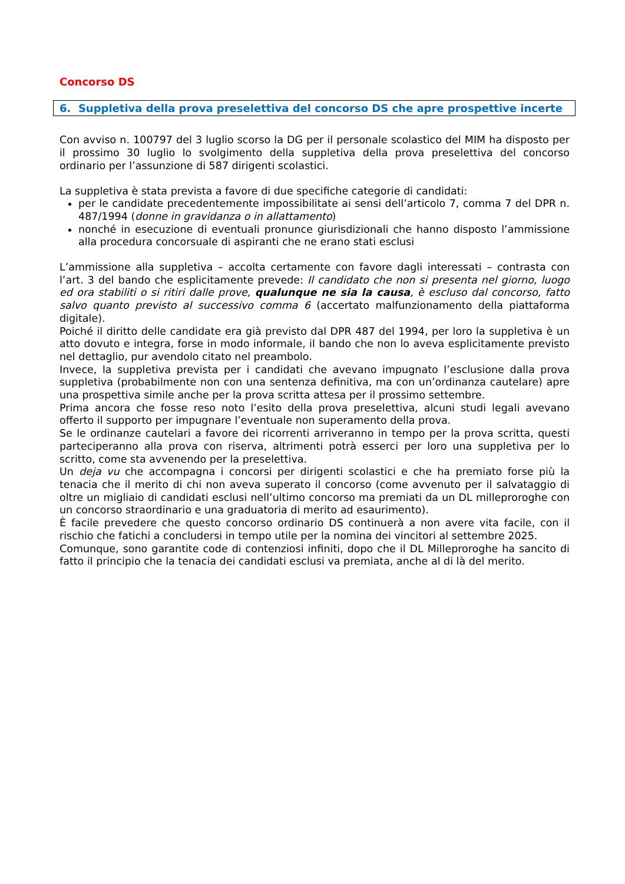Concorso DS
6. Suppletiva della prova preselettiva del concorso DS che apre prospettive incerte
Con avviso n. 100797 del 3 luglio scorso la DG per il personale scolastico del MIM ha disposto per il prossimo 30 luglio lo svolgimento della suppletiva della prova preselettiva del concorso ordinario per l’assunzione di 587 dirigenti scolastici.
La suppletiva è stata prevista a favore di due specifiche categorie di candidati:
per le candidate precedentemente impossibilitate ai sensi dell’articolo 7, comma 7 del DPR n. 487/1994 (donne in gravidanza o in allattamento)
nonché in esecuzione di eventuali pronunce giurisdizionali che hanno disposto l’ammissione alla procedura concorsuale di aspiranti che ne erano stati esclusi
L’ammissione alla suppletiva – accolta certamente con favore dagli interessati – contrasta con l’art. 3 del bando che esplicitamente prevede: Il candidato che non si presenta nel giorno, luogo ed ora stabiliti o si ritiri dalle prove, qualunque ne sia la causa, è escluso dal concorso, fatto salvo quanto previsto al successivo comma 6 (accertato malfunzionamento della piattaforma digitale).
Poiché il diritto delle candidate era già previsto dal DPR 487 del 1994, per loro la suppletiva è un atto dovuto e integra, forse in modo informale, il bando che non lo aveva esplicitamente previsto nel dettaglio, pur avendolo citato nel preambolo.
Invece, la suppletiva prevista per i candidati che avevano impugnato l’esclusione dalla prova suppletiva (probabilmente non con una sentenza definitiva, ma con un’ordinanza cautelare) apre una prospettiva simile anche per la prova scritta attesa per il prossimo settembre.
Prima ancora che fosse reso noto l’esito della prova preselettiva, alcuni studi legali avevano offerto il supporto per impugnare l’eventuale non superamento della prova.
Se le ordinanze cautelari a favore dei ricorrenti arriveranno in tempo per la prova scritta, questi parteciperanno alla prova con riserva, altrimenti potrà esserci per loro una suppletiva per lo scritto, come sta avvenendo per la preselettiva.
Un deja vu che accompagna i concorsi per dirigenti scolastici e che ha premiato forse più la tenacia che il merito di chi non aveva superato il concorso (come avvenuto per il salvataggio di oltre un migliaio di candidati esclusi nell’ultimo concorso ma premiati da un DL milleproroghe con un concorso straordinario e una graduatoria di merito ad esaurimento).
È facile prevedere che questo concorso ordinario DS continuerà a non avere vita facile, con il rischio che fatichi a concludersi in tempo utile per la nomina dei vincitori al settembre 2025.
Comunque, sono garantite code di contenziosi infiniti, dopo che il DL Milleproroghe ha sancito di fatto il principio che la tenacia dei candidati esclusi va premiata, anche al di là del merito.